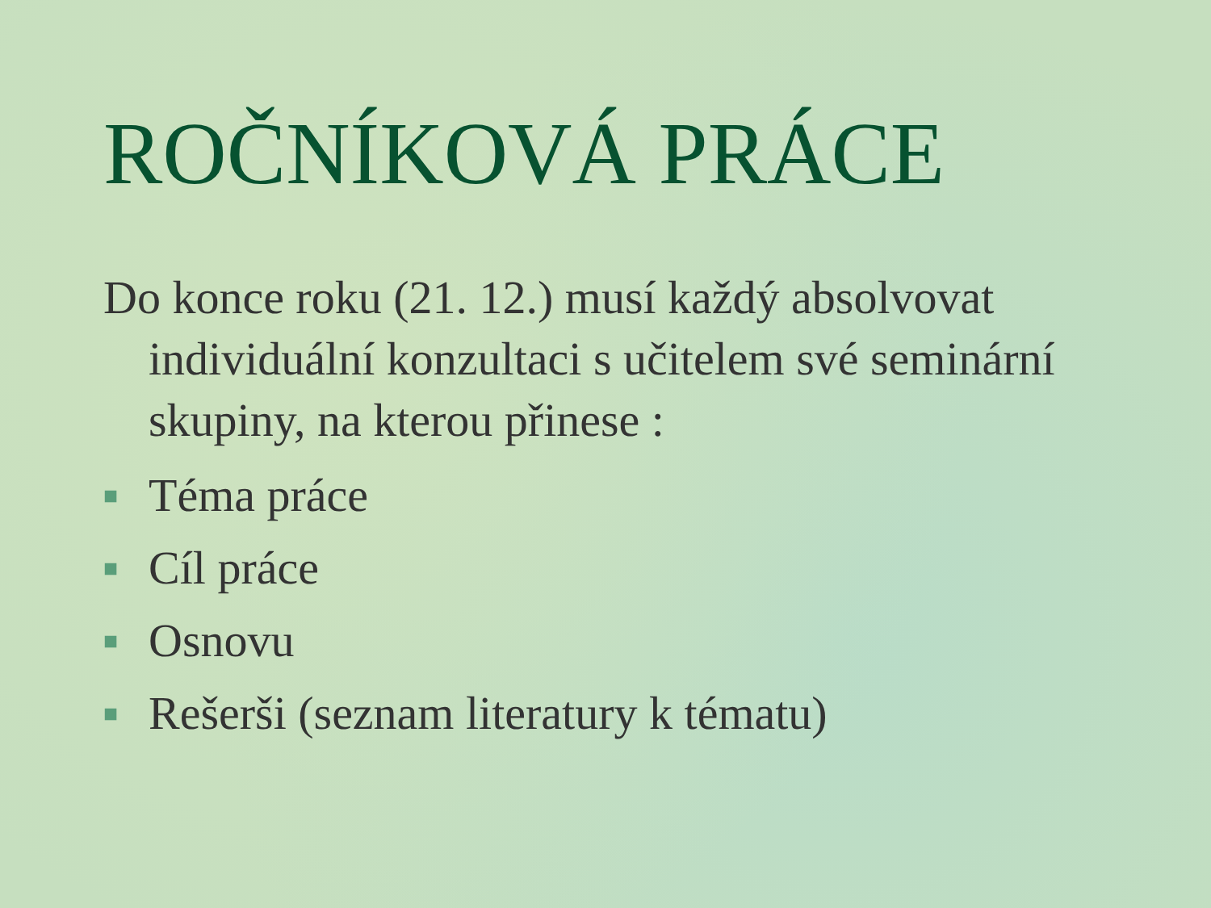ROČNÍKOVÁ PRÁCE
Do konce roku (21. 12.) musí každý absolvovat individuální konzultaci s učitelem své seminární skupiny, na kterou přinese :
■ Téma práce
■ Cíl práce
■ Osnovu
■ Rešerši (seznam literatury k tématu)